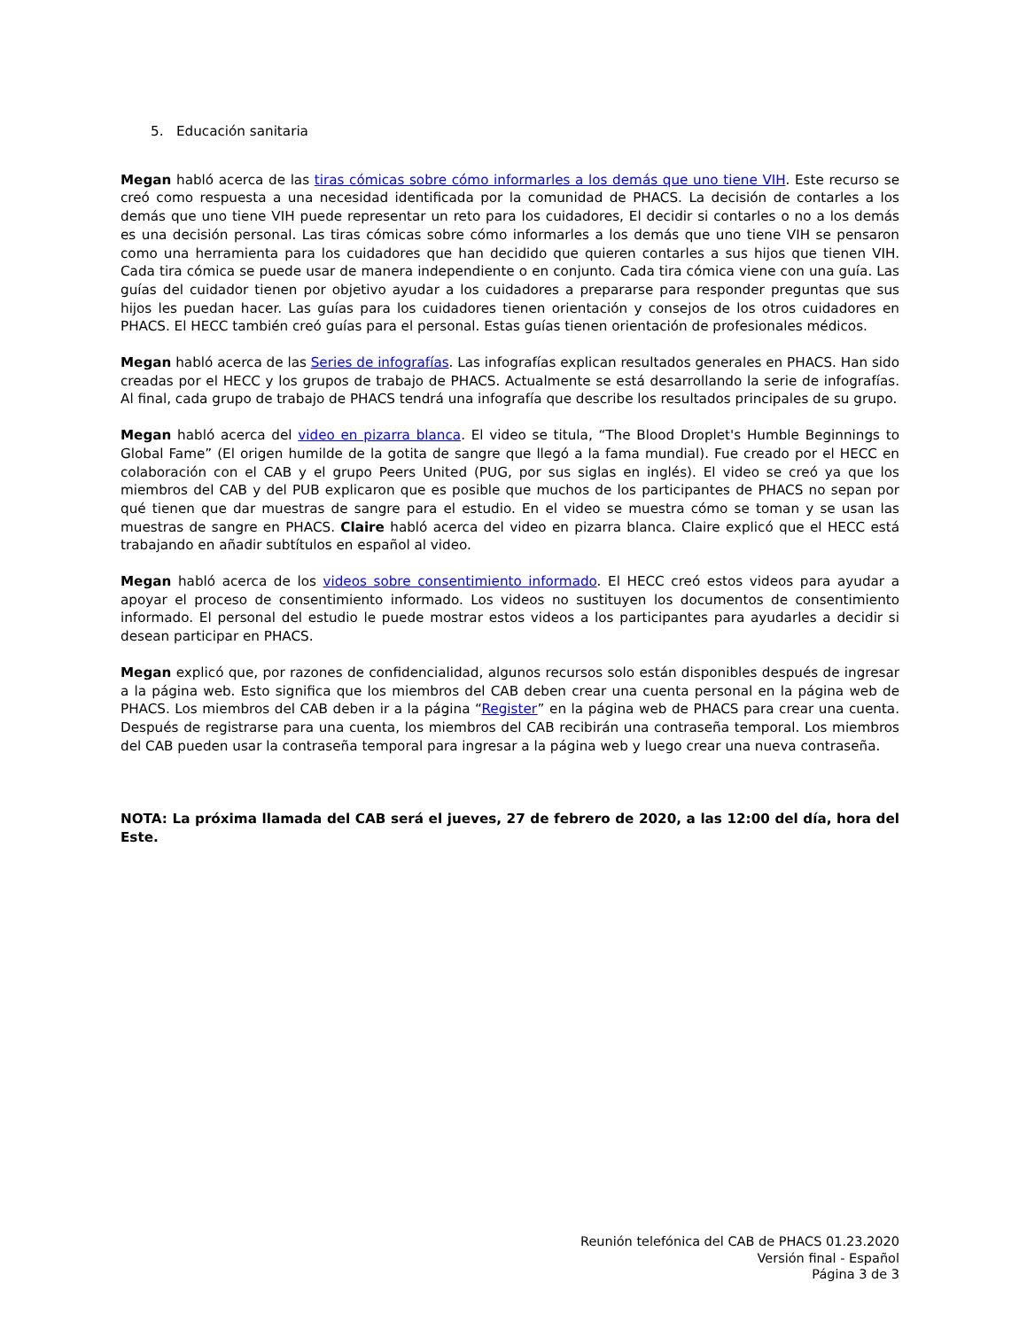5. Educación sanitaria
Megan habló acerca de las tiras cómicas sobre cómo informarles a los demás que uno tiene VIH. Este recurso se creó como respuesta a una necesidad identificada por la comunidad de PHACS. La decisión de contarles a los demás que uno tiene VIH puede representar un reto para los cuidadores, El decidir si contarles o no a los demás es una decisión personal. Las tiras cómicas sobre cómo informarles a los demás que uno tiene VIH se pensaron como una herramienta para los cuidadores que han decidido que quieren contarles a sus hijos que tienen VIH. Cada tira cómica se puede usar de manera independiente o en conjunto. Cada tira cómica viene con una guía. Las guías del cuidador tienen por objetivo ayudar a los cuidadores a prepararse para responder preguntas que sus hijos les puedan hacer. Las guías para los cuidadores tienen orientación y consejos de los otros cuidadores en PHACS. El HECC también creó guías para el personal. Estas guías tienen orientación de profesionales médicos.
Megan habló acerca de las Series de infografías. Las infografías explican resultados generales en PHACS. Han sido creadas por el HECC y los grupos de trabajo de PHACS. Actualmente se está desarrollando la serie de infografías. Al final, cada grupo de trabajo de PHACS tendrá una infografía que describe los resultados principales de su grupo.
Megan habló acerca del video en pizarra blanca. El video se titula, “The Blood Droplet's Humble Beginnings to Global Fame” (El origen humilde de la gotita de sangre que llegó a la fama mundial). Fue creado por el HECC en colaboración con el CAB y el grupo Peers United (PUG, por sus siglas en inglés). El video se creó ya que los miembros del CAB y del PUB explicaron que es posible que muchos de los participantes de PHACS no sepan por qué tienen que dar muestras de sangre para el estudio. En el video se muestra cómo se toman y se usan las muestras de sangre en PHACS. Claire habló acerca del video en pizarra blanca. Claire explicó que el HECC está trabajando en añadir subtítulos en español al video.
Megan habló acerca de los videos sobre consentimiento informado. El HECC creó estos videos para ayudar a apoyar el proceso de consentimiento informado. Los videos no sustituyen los documentos de consentimiento informado. El personal del estudio le puede mostrar estos videos a los participantes para ayudarles a decidir si desean participar en PHACS.
Megan explicó que, por razones de confidencialidad, algunos recursos solo están disponibles después de ingresar a la página web. Esto significa que los miembros del CAB deben crear una cuenta personal en la página web de PHACS. Los miembros del CAB deben ir a la página “Register” en la página web de PHACS para crear una cuenta. Después de registrarse para una cuenta, los miembros del CAB recibirán una contraseña temporal. Los miembros del CAB pueden usar la contraseña temporal para ingresar a la página web y luego crear una nueva contraseña.
NOTA: La próxima llamada del CAB será el jueves, 27 de febrero de 2020, a las 12:00 del día, hora del Este.
Reunión telefónica del CAB de PHACS 01.23.2020
Versión final - Español
Página 3 de 3